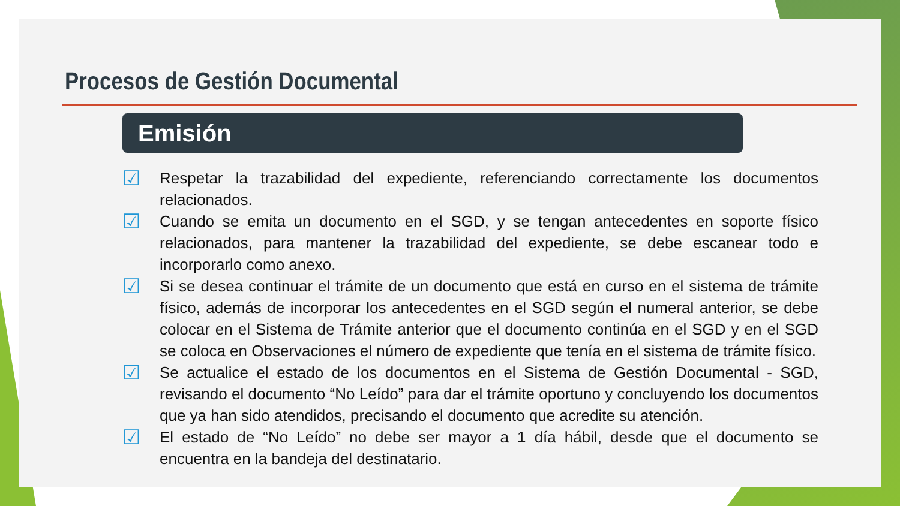Procesos de Gestión Documental
Emisión
☑ Respetar la trazabilidad del expediente, referenciando correctamente los documentos relacionados.
☑ Cuando se emita un documento en el SGD, y se tengan antecedentes en soporte físico relacionados, para mantener la trazabilidad del expediente, se debe escanear todo e incorporarlo como anexo.
☑ Si se desea continuar el trámite de un documento que está en curso en el sistema de trámite físico, además de incorporar los antecedentes en el SGD según el numeral anterior, se debe colocar en el Sistema de Trámite anterior que el documento continúa en el SGD y en el SGD se coloca en Observaciones el número de expediente que tenía en el sistema de trámite físico.
☑ Se actualice el estado de los documentos en el Sistema de Gestión Documental - SGD, revisando el documento “No Leído” para dar el trámite oportuno y concluyendo los documentos que ya han sido atendidos, precisando el documento que acredite su atención.
☑ El estado de “No Leído” no debe ser mayor a 1 día hábil, desde que el documento se encuentra en la bandeja del destinatario.